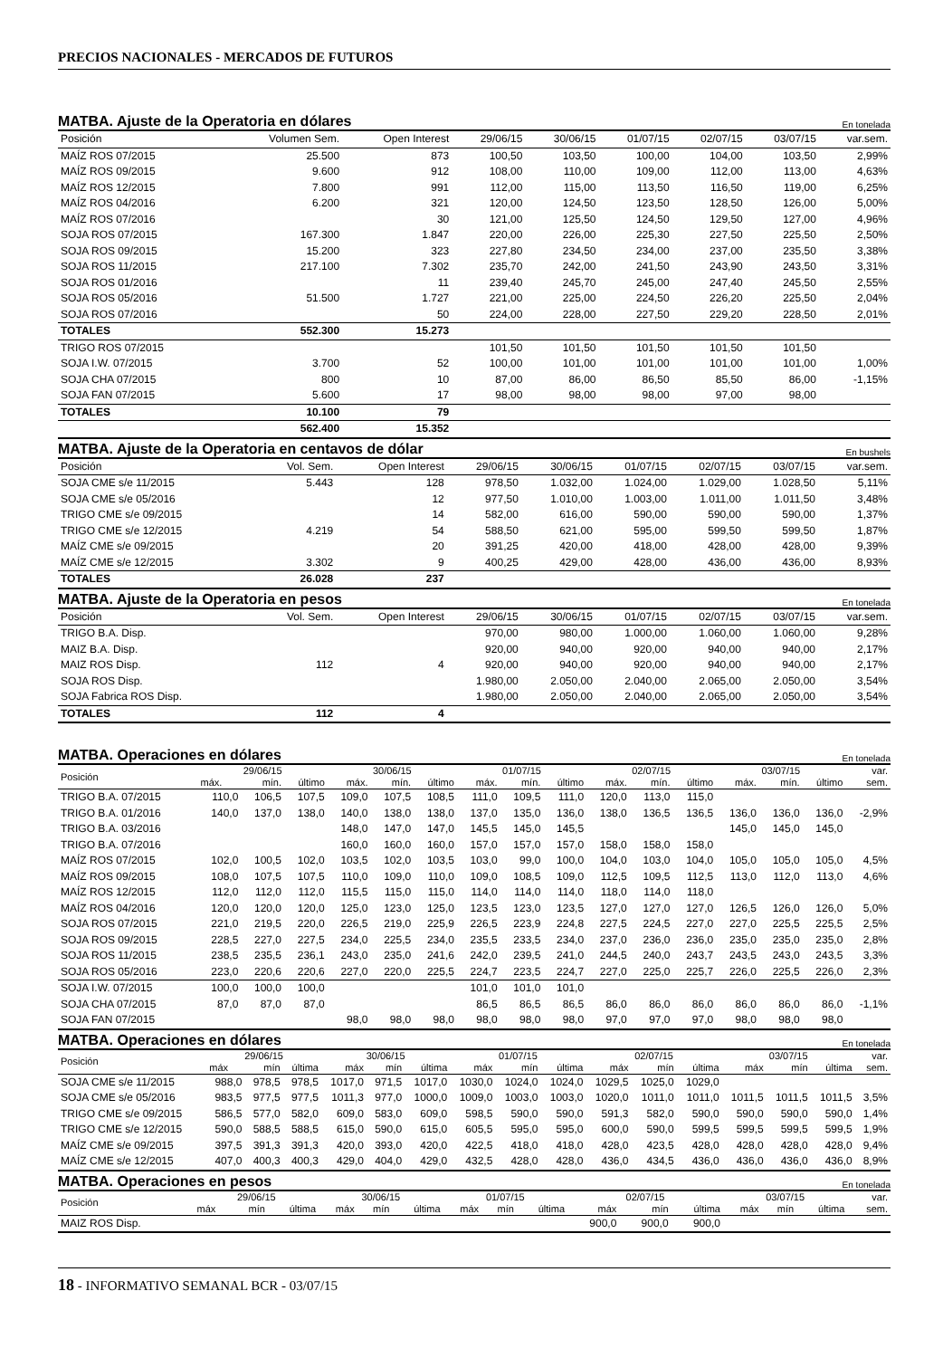PRECIOS NACIONALES - MERCADOS DE FUTUROS
MATBA. Ajuste de la Operatoria en dólares En tonelada
| Posición | Volumen Sem. | Open Interest | 29/06/15 | 30/06/15 | 01/07/15 | 02/07/15 | 03/07/15 | var.sem. |
| --- | --- | --- | --- | --- | --- | --- | --- | --- |
| MAÍZ ROS 07/2015 | 25.500 | 873 | 100,50 | 103,50 | 100,00 | 104,00 | 103,50 | 2,99% |
| MAÍZ ROS 09/2015 | 9.600 | 912 | 108,00 | 110,00 | 109,00 | 112,00 | 113,00 | 4,63% |
| MAÍZ ROS 12/2015 | 7.800 | 991 | 112,00 | 115,00 | 113,50 | 116,50 | 119,00 | 6,25% |
| MAÍZ ROS 04/2016 | 6.200 | 321 | 120,00 | 124,50 | 123,50 | 128,50 | 126,00 | 5,00% |
| MAÍZ ROS 07/2016 | | 30 | 121,00 | 125,50 | 124,50 | 129,50 | 127,00 | 4,96% |
| SOJA ROS 07/2015 | 167.300 | 1.847 | 220,00 | 226,00 | 225,30 | 227,50 | 225,50 | 2,50% |
| SOJA ROS 09/2015 | 15.200 | 323 | 227,80 | 234,50 | 234,00 | 237,00 | 235,50 | 3,38% |
| SOJA ROS 11/2015 | 217.100 | 7.302 | 235,70 | 242,00 | 241,50 | 243,90 | 243,50 | 3,31% |
| SOJA ROS 01/2016 | | 11 | 239,40 | 245,70 | 245,00 | 247,40 | 245,50 | 2,55% |
| SOJA ROS 05/2016 | 51.500 | 1.727 | 221,00 | 225,00 | 224,50 | 226,20 | 225,50 | 2,04% |
| SOJA ROS 07/2016 | | 50 | 224,00 | 228,00 | 227,50 | 229,20 | 228,50 | 2,01% |
| TOTALES | 552.300 | 15.273 | | | | | | |
| TRIGO ROS 07/2015 | | | 101,50 | 101,50 | 101,50 | 101,50 | 101,50 | |
| SOJA I.W. 07/2015 | 3.700 | 52 | 100,00 | 101,00 | 101,00 | 101,00 | 101,00 | 1,00% |
| SOJA CHA 07/2015 | 800 | 10 | 87,00 | 86,00 | 86,50 | 85,50 | 86,00 | -1,15% |
| SOJA FAN 07/2015 | 5.600 | 17 | 98,00 | 98,00 | 98,00 | 97,00 | 98,00 | |
| TOTALES | 10.100 | 79 | | | | | | |
| | 562.400 | 15.352 | | | | | | |
MATBA. Ajuste de la Operatoria en centavos de dólar En bushels
| Posición | Vol. Sem. | Open Interest | 29/06/15 | 30/06/15 | 01/07/15 | 02/07/15 | 03/07/15 | var.sem. |
| --- | --- | --- | --- | --- | --- | --- | --- | --- |
| SOJA CME s/e 11/2015 | 5.443 | 128 | 978,50 | 1.032,00 | 1.024,00 | 1.029,00 | 1.028,50 | 5,11% |
| SOJA CME s/e 05/2016 | | 12 | 977,50 | 1.010,00 | 1.003,00 | 1.011,00 | 1.011,50 | 3,48% |
| TRIGO CME s/e 09/2015 | | 14 | 582,00 | 616,00 | 590,00 | 590,00 | 590,00 | 1,37% |
| TRIGO CME s/e 12/2015 | 4.219 | 54 | 588,50 | 621,00 | 595,00 | 599,50 | 599,50 | 1,87% |
| MAÍZ CME s/e 09/2015 | | 20 | 391,25 | 420,00 | 418,00 | 428,00 | 428,00 | 9,39% |
| MAÍZ CME s/e 12/2015 | 3.302 | 9 | 400,25 | 429,00 | 428,00 | 436,00 | 436,00 | 8,93% |
| TOTALES | 26.028 | 237 | | | | | | |
MATBA. Ajuste de la Operatoria en pesos En tonelada
| Posición | Vol. Sem. | Open Interest | 29/06/15 | 30/06/15 | 01/07/15 | 02/07/15 | 03/07/15 | var.sem. |
| --- | --- | --- | --- | --- | --- | --- | --- | --- |
| TRIGO B.A. Disp. | | | 970,00 | 980,00 | 1.000,00 | 1.060,00 | 1.060,00 | 9,28% |
| MAIZ B.A. Disp. | | | 920,00 | 940,00 | 920,00 | 940,00 | 940,00 | 2,17% |
| MAIZ ROS Disp. | 112 | 4 | 920,00 | 940,00 | 920,00 | 940,00 | 940,00 | 2,17% |
| SOJA ROS Disp. | | | 1.980,00 | 2.050,00 | 2.040,00 | 2.065,00 | 2.050,00 | 3,54% |
| SOJA Fabrica ROS Disp. | | | 1.980,00 | 2.050,00 | 2.040,00 | 2.065,00 | 2.050,00 | 3,54% |
| TOTALES | 112 | 4 | | | | | | |
MATBA. Operaciones en dólares En tonelada
| Posición | 29/06/15 | | | 30/06/15 | | | 01/07/15 | | | 02/07/15 | | | 03/07/15 | | | var. |
| --- | --- | --- | --- | --- | --- | --- | --- | --- | --- | --- | --- | --- | --- | --- | --- | --- |
| | máx. | mín. | último | máx. | mín. | último | máx. | mín. | último | máx. | mín. | último | máx. | mín. | último | sem. |
| TRIGO B.A. 07/2015 | 110,0 | 106,5 | 107,5 | 109,0 | 107,5 | 108,5 | 111,0 | 109,5 | 111,0 | 120,0 | 113,0 | 115,0 | | | | |
| TRIGO B.A. 01/2016 | 140,0 | 137,0 | 138,0 | 140,0 | 138,0 | 138,0 | 137,0 | 135,0 | 136,0 | 138,0 | 136,5 | 136,5 | 136,0 | 136,0 | 136,0 | -2,9% |
| TRIGO B.A. 03/2016 | | | | 148,0 | 147,0 | 147,0 | 145,5 | 145,0 | 145,5 | | | | 145,0 | 145,0 | 145,0 | |
| TRIGO B.A. 07/2016 | | | | 160,0 | 160,0 | 160,0 | 157,0 | 157,0 | 157,0 | 158,0 | 158,0 | 158,0 | | | | |
| MAÍZ ROS 07/2015 | 102,0 | 100,5 | 102,0 | 103,5 | 102,0 | 103,5 | 103,0 | 99,0 | 100,0 | 104,0 | 103,0 | 104,0 | 105,0 | 105,0 | 105,0 | 4,5% |
| MAÍZ ROS 09/2015 | 108,0 | 107,5 | 107,5 | 110,0 | 109,0 | 110,0 | 109,0 | 108,5 | 109,0 | 112,5 | 109,5 | 112,5 | 113,0 | 112,0 | 113,0 | 4,6% |
| MAÍZ ROS 12/2015 | 112,0 | 112,0 | 112,0 | 115,5 | 115,0 | 115,0 | 114,0 | 114,0 | 114,0 | 118,0 | 114,0 | 118,0 | | | | |
| MAÍZ ROS 04/2016 | 120,0 | 120,0 | 120,0 | 125,0 | 123,0 | 125,0 | 123,5 | 123,0 | 123,5 | 127,0 | 127,0 | 127,0 | 126,5 | 126,0 | 126,0 | 5,0% |
| SOJA ROS 07/2015 | 221,0 | 219,5 | 220,0 | 226,5 | 219,0 | 225,9 | 226,5 | 223,9 | 224,8 | 227,5 | 224,5 | 227,0 | 227,0 | 225,5 | 225,5 | 2,5% |
| SOJA ROS 09/2015 | 228,5 | 227,0 | 227,5 | 234,0 | 225,5 | 234,0 | 235,5 | 233,5 | 234,0 | 237,0 | 236,0 | 236,0 | 235,0 | 235,0 | 235,0 | 2,8% |
| SOJA ROS 11/2015 | 238,5 | 235,5 | 236,1 | 243,0 | 235,0 | 241,6 | 242,0 | 239,5 | 241,0 | 244,5 | 240,0 | 243,7 | 243,5 | 243,0 | 243,5 | 3,3% |
| SOJA ROS 05/2016 | 223,0 | 220,6 | 220,6 | 227,0 | 220,0 | 225,5 | 224,7 | 223,5 | 224,7 | 227,0 | 225,0 | 225,7 | 226,0 | 225,5 | 226,0 | 2,3% |
| SOJA I.W. 07/2015 | 100,0 | 100,0 | 100,0 | | | | 101,0 | 101,0 | 101,0 | | | | | | | |
| SOJA CHA 07/2015 | 87,0 | 87,0 | 87,0 | | | | 86,5 | 86,5 | 86,5 | 86,0 | 86,0 | 86,0 | 86,0 | 86,0 | 86,0 | -1,1% |
| SOJA FAN 07/2015 | | | | 98,0 | 98,0 | 98,0 | 98,0 | 98,0 | 98,0 | 97,0 | 97,0 | 97,0 | 98,0 | 98,0 | 98,0 | |
MATBA. Operaciones en dólares En tonelada
| Posición | 29/06/15 | | | 30/06/15 | | | 01/07/15 | | | 02/07/15 | | | 03/07/15 | | | var. |
| --- | --- | --- | --- | --- | --- | --- | --- | --- | --- | --- | --- | --- | --- | --- | --- | --- |
| | máx | mín | última | máx | mín | última | máx | mín | última | máx | mín | última | máx | mín | última | sem. |
| SOJA CME s/e 11/2015 | 988,0 | 978,5 | 978,5 | 1017,0 | 971,5 | 1017,0 | 1030,0 | 1024,0 | 1024,0 | 1029,5 | 1025,0 | 1029,0 | | | | |
| SOJA CME s/e 05/2016 | 983,5 | 977,5 | 977,5 | 1011,3 | 977,0 | 1000,0 | 1009,0 | 1003,0 | 1003,0 | 1020,0 | 1011,0 | 1011,0 | 1011,5 | 1011,5 | 1011,5 | 3,5% |
| TRIGO CME s/e 09/2015 | 586,5 | 577,0 | 582,0 | 609,0 | 583,0 | 609,0 | 598,5 | 590,0 | 590,0 | 591,3 | 582,0 | 590,0 | 590,0 | 590,0 | 590,0 | 1,4% |
| TRIGO CME s/e 12/2015 | 590,0 | 588,5 | 588,5 | 615,0 | 590,0 | 615,0 | 605,5 | 595,0 | 595,0 | 600,0 | 590,0 | 599,5 | 599,5 | 599,5 | 599,5 | 1,9% |
| MAÍZ CME s/e 09/2015 | 397,5 | 391,3 | 391,3 | 420,0 | 393,0 | 420,0 | 422,5 | 418,0 | 418,0 | 428,0 | 423,5 | 428,0 | 428,0 | 428,0 | 428,0 | 9,4% |
| MAÍZ CME s/e 12/2015 | 407,0 | 400,3 | 400,3 | 429,0 | 404,0 | 429,0 | 432,5 | 428,0 | 428,0 | 436,0 | 434,5 | 436,0 | 436,0 | 436,0 | 436,0 | 8,9% |
MATBA. Operaciones en pesos En tonelada
| Posición | 29/06/15 | | | 30/06/15 | | | 01/07/15 | | | 02/07/15 | | | 03/07/15 | | | var. |
| --- | --- | --- | --- | --- | --- | --- | --- | --- | --- | --- | --- | --- | --- | --- | --- | --- |
| | máx | mín | última | máx | mín | última | máx | mín | última | máx | mín | última | máx | mín | última | sem. |
| MAIZ ROS Disp. | | | | | | | | | | 900,0 | 900,0 | 900,0 | | | | |
18 - INFORMATIVO SEMANAL BCR - 03/07/15